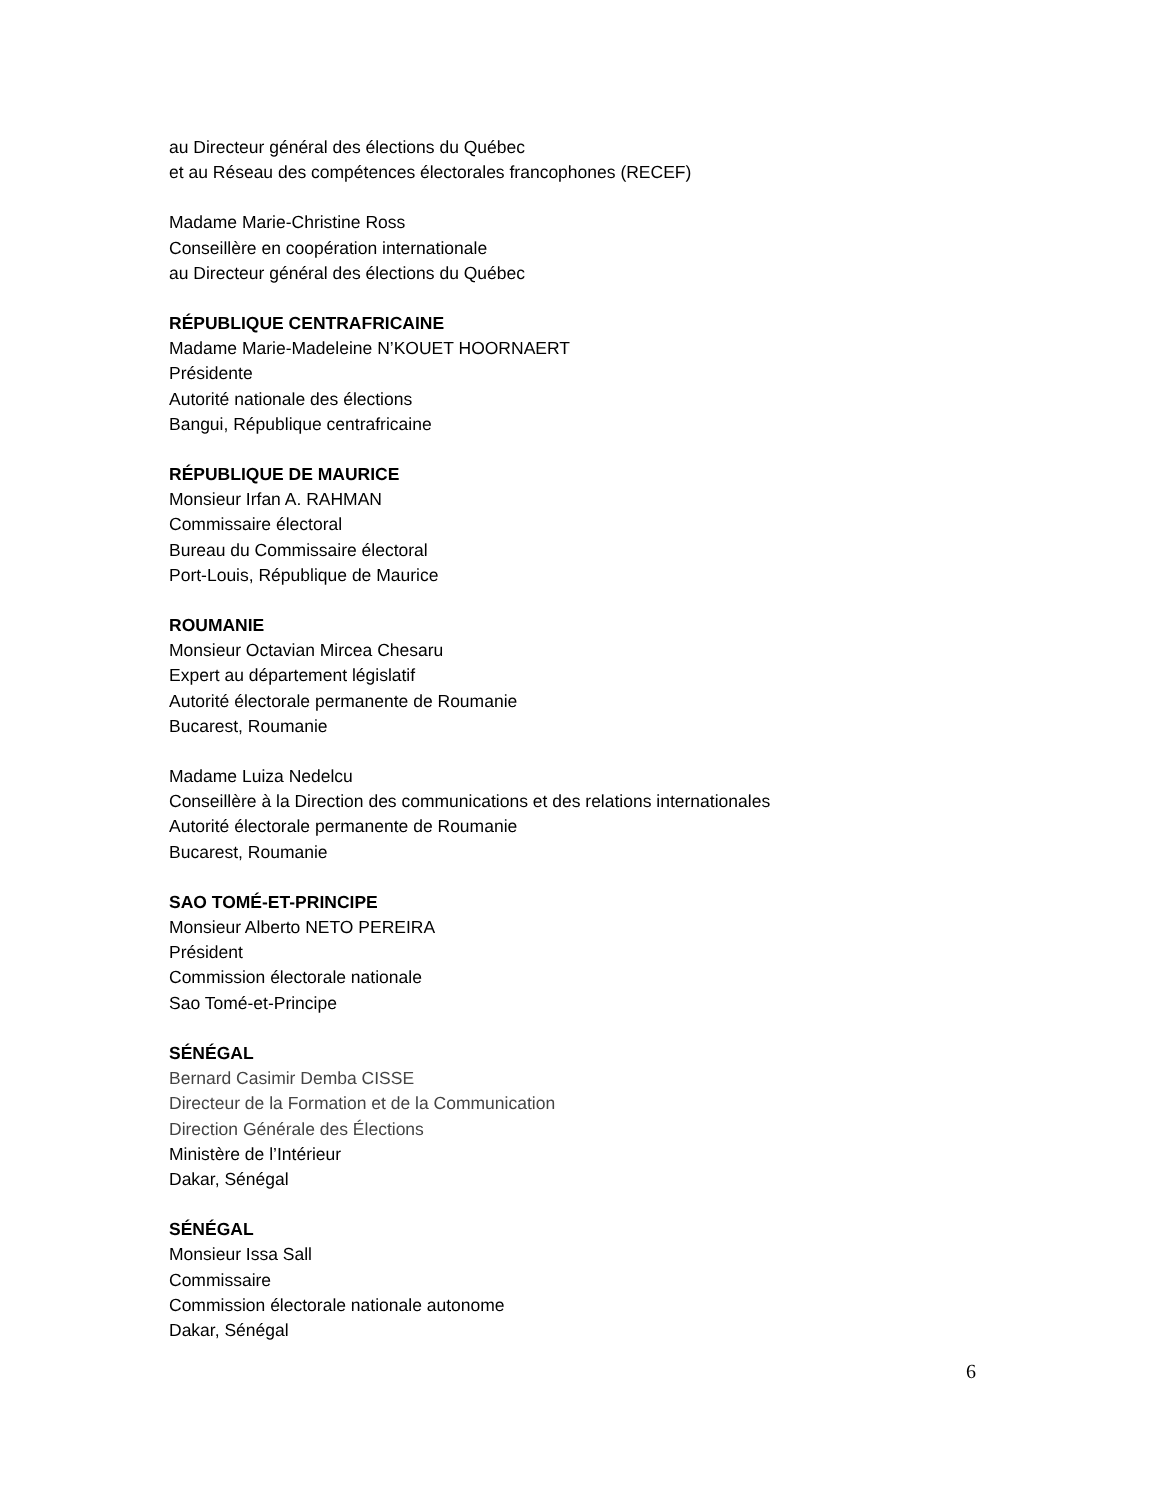au Directeur général des élections du Québec
et au Réseau des compétences électorales francophones (RECEF)
Madame Marie-Christine Ross
Conseillère en coopération internationale
au Directeur général des élections du Québec
RÉPUBLIQUE CENTRAFRICAINE
Madame Marie-Madeleine N’KOUET HOORNAERT
Présidente
Autorité nationale des élections
Bangui, République centrafricaine
RÉPUBLIQUE DE MAURICE
Monsieur Irfan A. RAHMAN
Commissaire électoral
Bureau du Commissaire électoral
Port-Louis, République de Maurice
ROUMANIE
Monsieur Octavian Mircea Chesaru
Expert au département législatif
Autorité électorale permanente de Roumanie
Bucarest, Roumanie
Madame Luiza Nedelcu
Conseillère à la Direction des communications et des relations internationales
Autorité électorale permanente de Roumanie
Bucarest, Roumanie
SAO TOMÉ-ET-PRINCIPE
Monsieur Alberto NETO PEREIRA
Président
Commission électorale nationale
Sao Tomé-et-Principe
SÉNÉGAL
Bernard Casimir Demba CISSE
Directeur de la Formation et de la Communication
Direction Générale des Élections
Ministère de l’Intérieur
Dakar, Sénégal
SÉNÉGAL
Monsieur Issa Sall
Commissaire
Commission électorale nationale autonome
Dakar, Sénégal
6